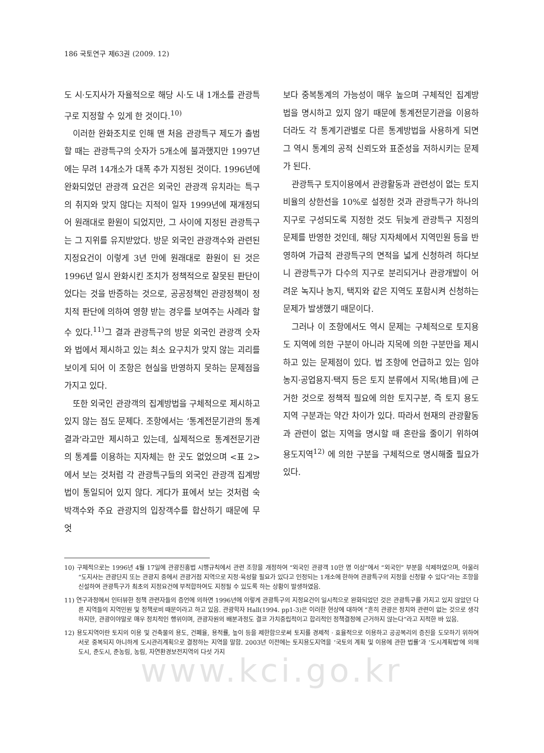186 국토연구 제63권 (2009. 12)
도 시·도지사가 자율적으로 해당 시·도 내 1개소를 관광특구로 지정할 수 있게 한 것이다.<sup>10)</sup>
이러한 완화조치로 인해 맨 처음 관광특구 제도가 출범할 때는 관광특구의 숫자가 5개소에 불과했지만 1997년에는 무려 14개소가 대폭 추가 지정된 것이다. 1996년에 완화되었던 관광객 요건은 외국인 관광객 유치라는 특구의 취지와 맞지 않다는 지적이 일자 1999년에 재개정되어 원래대로 환원이 되었지만, 그 사이에 지정된 관광특구는 그 지위를 유지받았다. 방문 외국인 관광객수와 관련된 지정요건이 이렇게 3년 만에 원래대로 환원이 된 것은 1996년 일시 완화시킨 조치가 정책적으로 잘못된 판단이었다는 것을 반증하는 것으로, 공공정책인 관광정책이 정치적 판단에 의하여 영향 받는 경우를 보여주는 사례라 할 수 있다.<sup>11)</sup>그 결과 관광특구의 방문 외국인 관광객 숫자와 법에서 제시하고 있는 최소 요구치가 맞지 않는 괴리를 보이게 되어 이 조항은 현실을 반영하지 못하는 문제점을 가지고 있다.
또한 외국인 관광객의 집계방법을 구체적으로 제시하고 있지 않는 점도 문제다. 조항에서는 ‘통계전문기관의 통계결과’라고만 제시하고 있는데, 실제적으로 통계전문기관의 통계를 이용하는 지자체는 한 곳도 없었으며 <표 2>에서 보는 것처럼 각 관광특구들의 외국인 관광객 집계방법이 통일되어 있지 않다. 게다가 표에서 보는 것처럼 숙박객수와 주요 관광지의 입장객수를 합산하기 때문에 무엇
보다 중복통계의 가능성이 매우 높으며 구체적인 집계방법을 명시하고 있지 않기 때문에 통계전문기관을 이용하더라도 각 통계기관별로 다른 통계방법을 사용하게 되면 그 역시 통계의 공적 신뢰도와 표준성을 저하시키는 문제가 된다.
관광특구 토지이용에서 관광활동과 관련성이 없는 토지비율의 상한선을 10%로 설정한 것과 관광특구가 하나의 지구로 구성되도록 지정한 것도 뒤늦게 관광특구 지정의 문제를 반영한 것인데, 해당 지자체에서 지역민원 등을 반영하여 가급적 관광특구의 면적을 넓게 신청하려 하다보니 관광특구가 다수의 지구로 분리되거나 관광개발이 어려운 녹지나 농지, 택지와 같은 지역도 포함시켜 신청하는 문제가 발생했기 때문이다.
그러나 이 조항에서도 역시 문제는 구체적으로 토지용도 지역에 의한 구분이 아니라 지목에 의한 구분만을 제시하고 있는 문제점이 있다. 법 조항에 언급하고 있는 임야농지·공업용지·택지 등은 토지 분류에서 지목(地目)에 근거한 것으로 정책적 필요에 의한 토지구분, 즉 토지 용도지역 구분과는 약간 차이가 있다. 따라서 현재의 관광활동과 관련이 없는 지역을 명시할 때 혼란을 줄이기 위하여 용도지역<sup>12)</sup> 에 의한 구분을 구체적으로 명시해줄 필요가 있다.
10) 구체적으로는 1996년 4월 17일에 관광진흥법 시행규칙에서 관련 조항을 개정하여 “외국인 관광객 10만 명 이상”에서 “외국인” 부분을 삭제하였으며, 아울러 “도지사는 관광단지 또는 관광지 중에서 관광거점 지역으로 지정·육성할 필요가 있다고 인정되는 1개소에 한하여 관광특구의 지정을 신청할 수 있다”라는 조항을 신설하여 관광특구가 최초의 지정요건에 부적합하여도 지정될 수 있도록 하는 상황이 발생하였음.
11) 연구과정에서 인터뷰한 정책 관련자들의 증언에 의하면 1996년에 이렇게 관광특구의 지정요건이 일시적으로 완화되었던 것은 관광특구를 가지고 있지 않았던 다른 지역들의 지역민원 및 정책로비 때문이라고 하고 있음. 관광학자 Hall(1994. pp1-3)은 이러한 현상에 대하여 “흔히 관광은 정치와 관련이 없는 것으로 생각하지만, 관광이야말로 매우 정치적인 행위이며, 관광자원의 배분과정도 결코 가치중립적이고 합리적인 정책결정에 근거하지 않는다”라고 지적한 바 있음.
12) 용도지역이란 토지의 이용 및 건축물의 용도, 건폐율, 용적률, 높이 등을 제한함으로써 토지를 경제적 · 효율적으로 이용하고 공공복리의 증진을 도모하기 위하여 서로 중복되지 아니하게 도시관리계획으로 결정하는 지역을 말함. 2003년 이전에는 토지용도지역을 ‘국토의 계획 및 이용에 관한 법률’과 ‘도시계획법’에 의해 도시, 준도시, 준농림, 농림, 자연환경보전지역의 다섯 가지
www.kci.go.kr